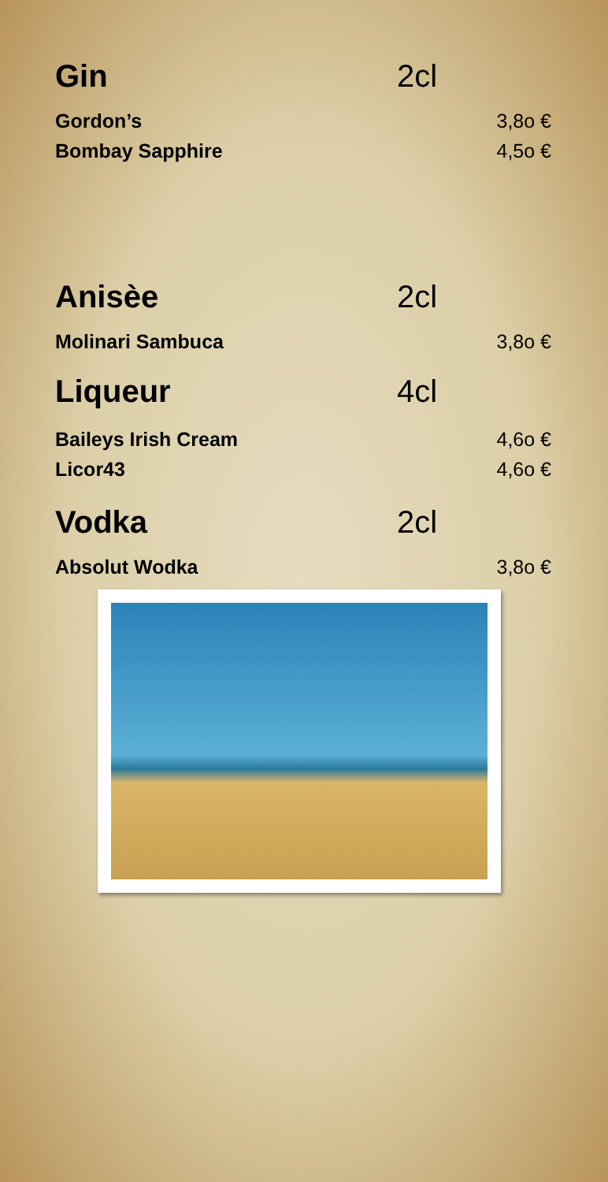Gin 2cl
Gordon’s 3,8o €
Bombay Sapphire 4,5o €
Anisèe 2cl
Molinari Sambuca 3,8o €
Liqueur 4cl
Baileys Irish Cream 4,6o €
Licor43 4,6o €
Vodka 2cl
Absolut Wodka 3,8o €